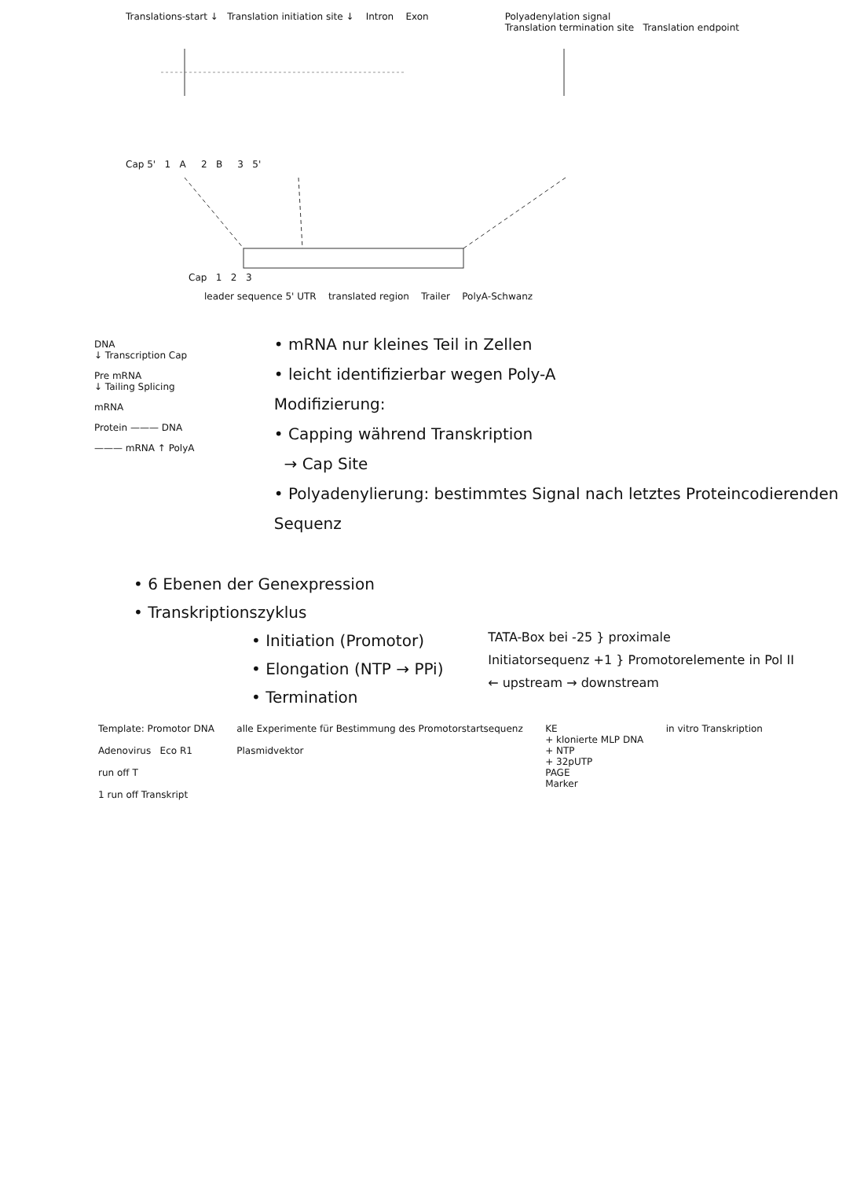Translations-start ↓ Translation initiation site ↓ Intron Exon
Polyadenylation signal
Translation termination site Translation endpoint
Cap 5' 1 A 2 B 3 5'
Cap 1 2 3
leader sequence 5' UTR translated region Trailer PolyA-Schwanz
DNA
↓ Transcription Cap
Pre mRNA
↓ Tailing Splicing
mRNA
Protein ——— DNA
——— mRNA ↑ PolyA
• mRNA nur kleines Teil in Zellen
• leicht identifizierbar wegen Poly-A
Modifizierung:
• Capping während Transkription
→ Cap Site
• Polyadenylierung: bestimmtes Signal nach letztes Proteincodierenden Sequenz
• 6 Ebenen der Genexpression
• Transkriptionszyklus
• Initiation (Promotor)
• Elongation (NTP → PPi)
• Termination
TATA-Box bei -25 } proximale
Initiatorsequenz +1 } Promotorelemente in Pol II
← upstream → downstream
Template: Promotor DNA
Adenovirus Eco R1
run off T
1 run off Transkript
alle Experimente für Bestimmung des Promotorstartsequenz
Plasmidvektor
KE
+ klonierte MLP DNA
+ NTP
+ 32pUTP
PAGE
Marker
in vitro Transkription